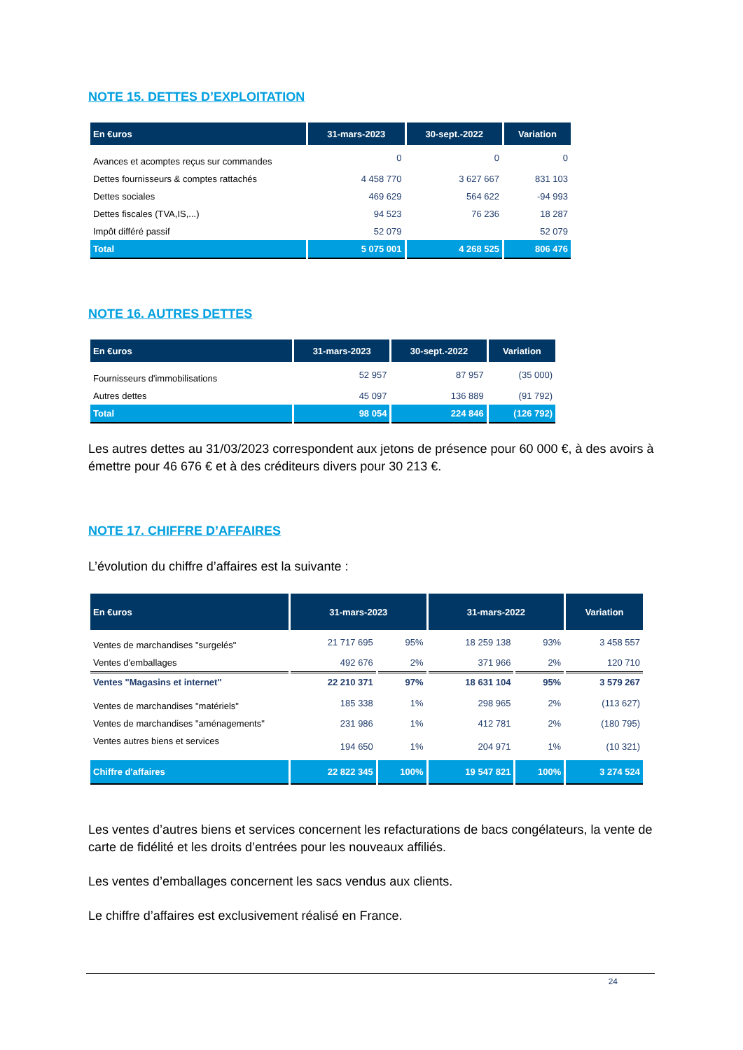NOTE 15. DETTES D’EXPLOITATION
| En €uros | 31-mars-2023 | 30-sept.-2022 | Variation |
| --- | --- | --- | --- |
| Avances et acomptes reçus sur commandes | 0 | 0 | 0 |
| Dettes fournisseurs & comptes rattachés | 4 458 770 | 3 627 667 | 831 103 |
| Dettes sociales | 469 629 | 564 622 | -94 993 |
| Dettes fiscales (TVA,IS,...) | 94 523 | 76 236 | 18 287 |
| Impôt différé passif | 52 079 | | 52 079 |
| Total | 5 075 001 | 4 268 525 | 806 476 |
NOTE 16. AUTRES DETTES
| En €uros | 31-mars-2023 | 30-sept.-2022 | Variation |
| --- | --- | --- | --- |
| Fournisseurs d'immobilisations | 52 957 | 87 957 | (35 000) |
| Autres dettes | 45 097 | 136 889 | (91 792) |
| Total | 98 054 | 224 846 | (126 792) |
Les autres dettes au 31/03/2023 correspondent aux jetons de présence pour 60 000 €, à des avoirs à émettre pour 46 676 € et à des créditeurs divers pour 30 213 €.
NOTE 17. CHIFFRE D’AFFAIRES
L’évolution du chiffre d’affaires est la suivante :
| En €uros | 31-mars-2023 | | 31-mars-2022 | | Variation |
| --- | --- | --- | --- | --- | --- |
| Ventes de marchandises "surgelés" | 21 717 695 | 95% | 18 259 138 | 93% | 3 458 557 |
| Ventes d'emballages | 492 676 | 2% | 371 966 | 2% | 120 710 |
| Ventes "Magasins et internet" | 22 210 371 | 97% | 18 631 104 | 95% | 3 579 267 |
| Ventes de marchandises "matériels" | 185 338 | 1% | 298 965 | 2% | (113 627) |
| Ventes de marchandises "aménagements" | 231 986 | 1% | 412 781 | 2% | (180 795) |
| Ventes autres biens et services | 194 650 | 1% | 204 971 | 1% | (10 321) |
| Chiffre d'affaires | 22 822 345 | 100% | 19 547 821 | 100% | 3 274 524 |
Les ventes d’autres biens et services concernent les refacturations de bacs congélateurs, la vente de carte de fidélité et les droits d’entrées pour les nouveaux affiliés.
Les ventes d’emballages concernent les sacs vendus aux clients.
Le chiffre d’affaires est exclusivement réalisé en France.
24